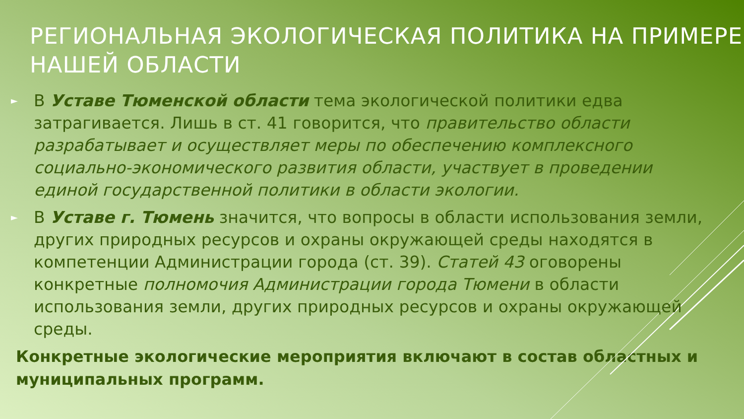РЕГИОНАЛЬНАЯ ЭКОЛОГИЧЕСКАЯ ПОЛИТИКА НА ПРИМЕРЕ НАШЕЙ ОБЛАСТИ
► В Уставе Тюменской области тема экологической политики едва затрагивается. Лишь в ст. 41 говорится, что правительство области разрабатывает и осуществляет меры по обеспечению комплексного социально-экономического развития области, участвует в проведении единой государственной политики в области экологии.
► В Уставе г. Тюмень значится, что вопросы в области использования земли, других природных ресурсов и охраны окружающей среды находятся в компетенции Администрации города (ст. 39). Статей 43 оговорены конкретные полномочия Администрации города Тюмени в области использования земли, других природных ресурсов и охраны окружающей среды.
Конкретные экологические мероприятия включают в состав областных и муниципальных программ.